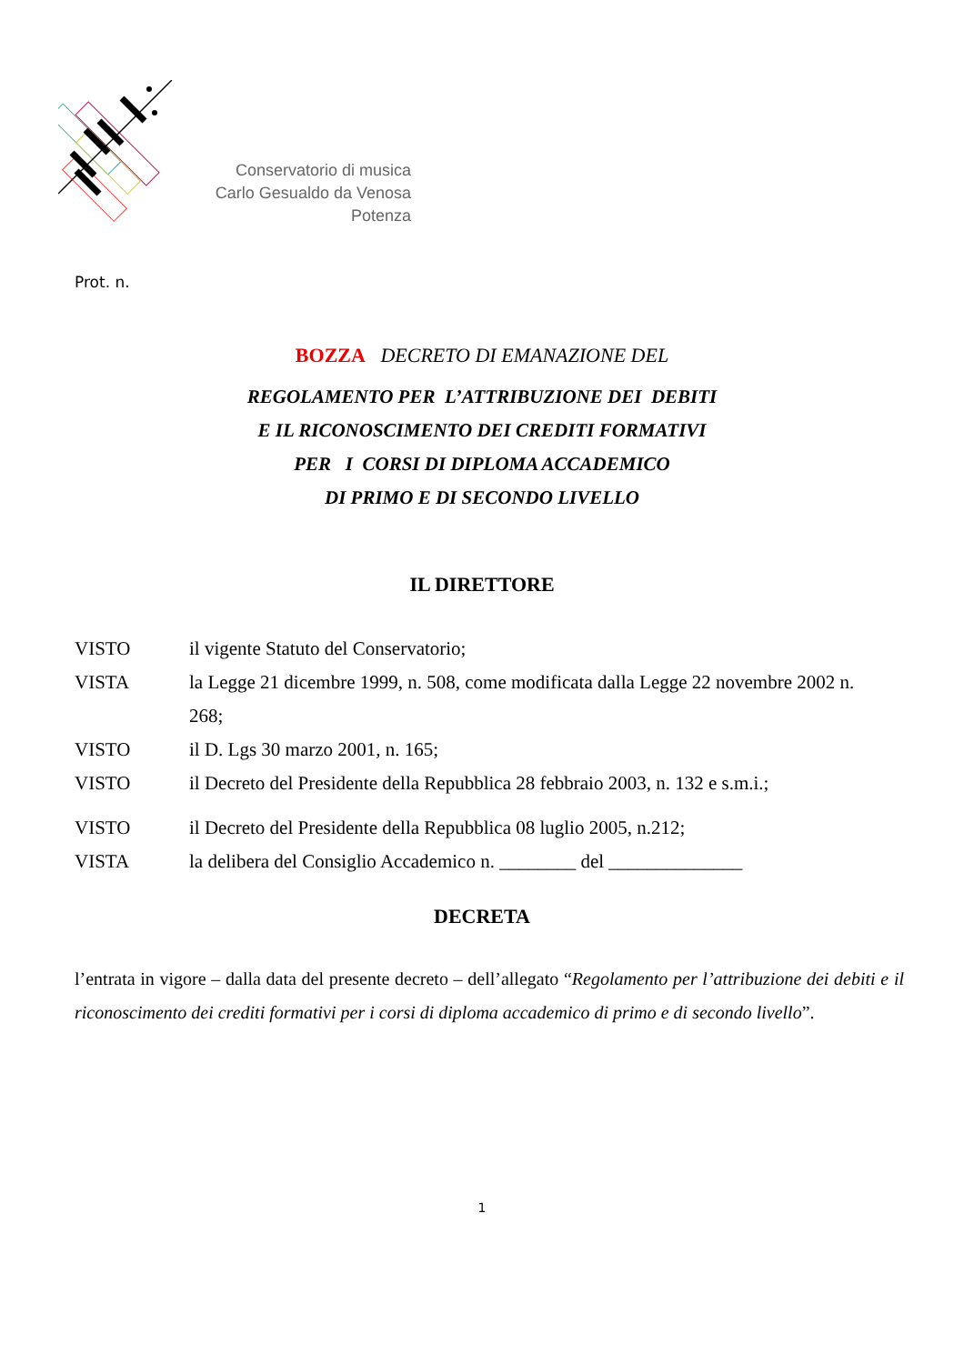Conservatorio di musica
Carlo Gesualdo da Venosa
Potenza
Prot. n.
BOZZA DECRETO DI EMANAZIONE DEL
REGOLAMENTO PER L’ATTRIBUZIONE DEI DEBITI
E IL RICONOSCIMENTO DEI CREDITI FORMATIVI
PER I CORSI DI DIPLOMA ACCADEMICO
DI PRIMO E DI SECONDO LIVELLO
IL DIRETTORE
VISTO il vigente Statuto del Conservatorio;
VISTA la Legge 21 dicembre 1999, n. 508, come modificata dalla Legge 22 novembre 2002 n. 268;
VISTO il D. Lgs 30 marzo 2001, n. 165;
VISTO il Decreto del Presidente della Repubblica 28 febbraio 2003, n. 132 e s.m.i.;
VISTO il Decreto del Presidente della Repubblica 08 luglio 2005, n.212;
VISTA la delibera del Consiglio Accademico n. ________ del ______________
DECRETA
l’entrata in vigore – dalla data del presente decreto – dell’allegato “Regolamento per l’attribuzione dei debiti e il riconoscimento dei crediti formativi per i corsi di diploma accademico di primo e di secondo livello”.
1